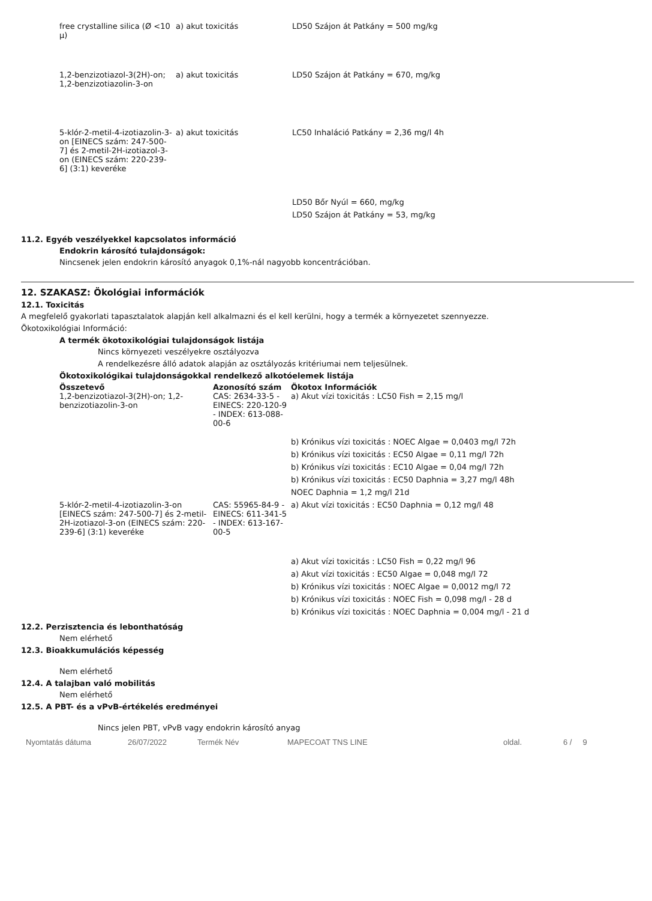| free crystalline silica (Ø <10 µ) | a) akut toxicitás | LD50 Szájon át Patkány = 500 mg/kg |
| 1,2-benzizotiazol-3(2H)-on; 1,2-benzizotiazolin-3-on | a) akut toxicitás | LD50 Szájon át Patkány = 670, mg/kg |
| 5-klór-2-metil-4-izotiazolin-3-on [EINECS szám: 247-500-7] és 2-metil-2H-izotiazol-3-on (EINECS szám: 220-239-6] (3:1) keveréke | a) akut toxicitás | LC50 Inhaláció Patkány = 2,36 mg/l 4h |
| | | LD50 Bőr Nyúl = 660, mg/kg |
| | | LD50 Szájon át Patkány = 53, mg/kg |
11.2. Egyéb veszélyekkel kapcsolatos információ
Endokrin károsító tulajdonságok:
Nincsenek jelen endokrin károsító anyagok 0,1%-nál nagyobb koncentrációban.
12. SZAKASZ: Ökológiai információk
12.1. Toxicitás
A megfelelő gyakorlati tapasztalatok alapján kell alkalmazni és el kell kerülni, hogy a termék a környezetet szennyezze.
Ökotoxikológiai Információ:
A termék ökotoxikológiai tulajdonságok listája
Nincs környezeti veszélyekre osztályozva
A rendelkezésre álló adatok alapján az osztályozás kritériumai nem teljesülnek.
Ökotoxikológikai tulajdonságokkal rendelkező alkotóelemek listája
| Összetevő | Azonosító szám | Ökotox Információk |
| --- | --- | --- |
| 1,2-benzizotiazol-3(2H)-on; 1,2-benzizotiazolin-3-on | CAS: 2634-33-5 - EINECS: 220-120-9 - INDEX: 613-088-00-6 | a) Akut vízi toxicitás : LC50 Fish = 2,15 mg/l |
| | | b) Krónikus vízi toxicitás : NOEC Algae = 0,0403 mg/l 72h |
| | | b) Krónikus vízi toxicitás : EC50 Algae = 0,11 mg/l 72h |
| | | b) Krónikus vízi toxicitás : EC10 Algae = 0,04 mg/l 72h |
| | | b) Krónikus vízi toxicitás : EC50 Daphnia = 3,27 mg/l 48h |
| | | NOEC Daphnia = 1,2 mg/l 21d |
| 5-klór-2-metil-4-izotiazolin-3-on [EINECS szám: 247-500-7] és 2-metil-2H-izotiazol-3-on (EINECS szám: 220-239-6] (3:1) keveréke | CAS: 55965-84-9 - EINECS: 611-341-5 - INDEX: 613-167-00-5 | a) Akut vízi toxicitás : EC50 Daphnia = 0,12 mg/l 48 |
| | | a) Akut vízi toxicitás : LC50 Fish = 0,22 mg/l 96 |
| | | a) Akut vízi toxicitás : EC50 Algae = 0,048 mg/l 72 |
| | | b) Krónikus vízi toxicitás : NOEC Algae = 0,0012 mg/l 72 |
| | | b) Krónikus vízi toxicitás : NOEC Fish = 0,098 mg/l - 28 d |
| | | b) Krónikus vízi toxicitás : NOEC Daphnia = 0,004 mg/l - 21 d |
12.2. Perzisztencia és lebonthatóság
Nem elérhető
12.3. Bioakkumulációs képesség
Nem elérhető
12.4. A talajban való mobilitás
Nem elérhető
12.5. A PBT- és a vPvB-értékelés eredményei
Nincs jelen PBT, vPvB vagy endokrin károsító anyag
Nyomtatás dátuma 26/07/2022 Termék Név MAPECOAT TNS LINE oldal. 6 / 9